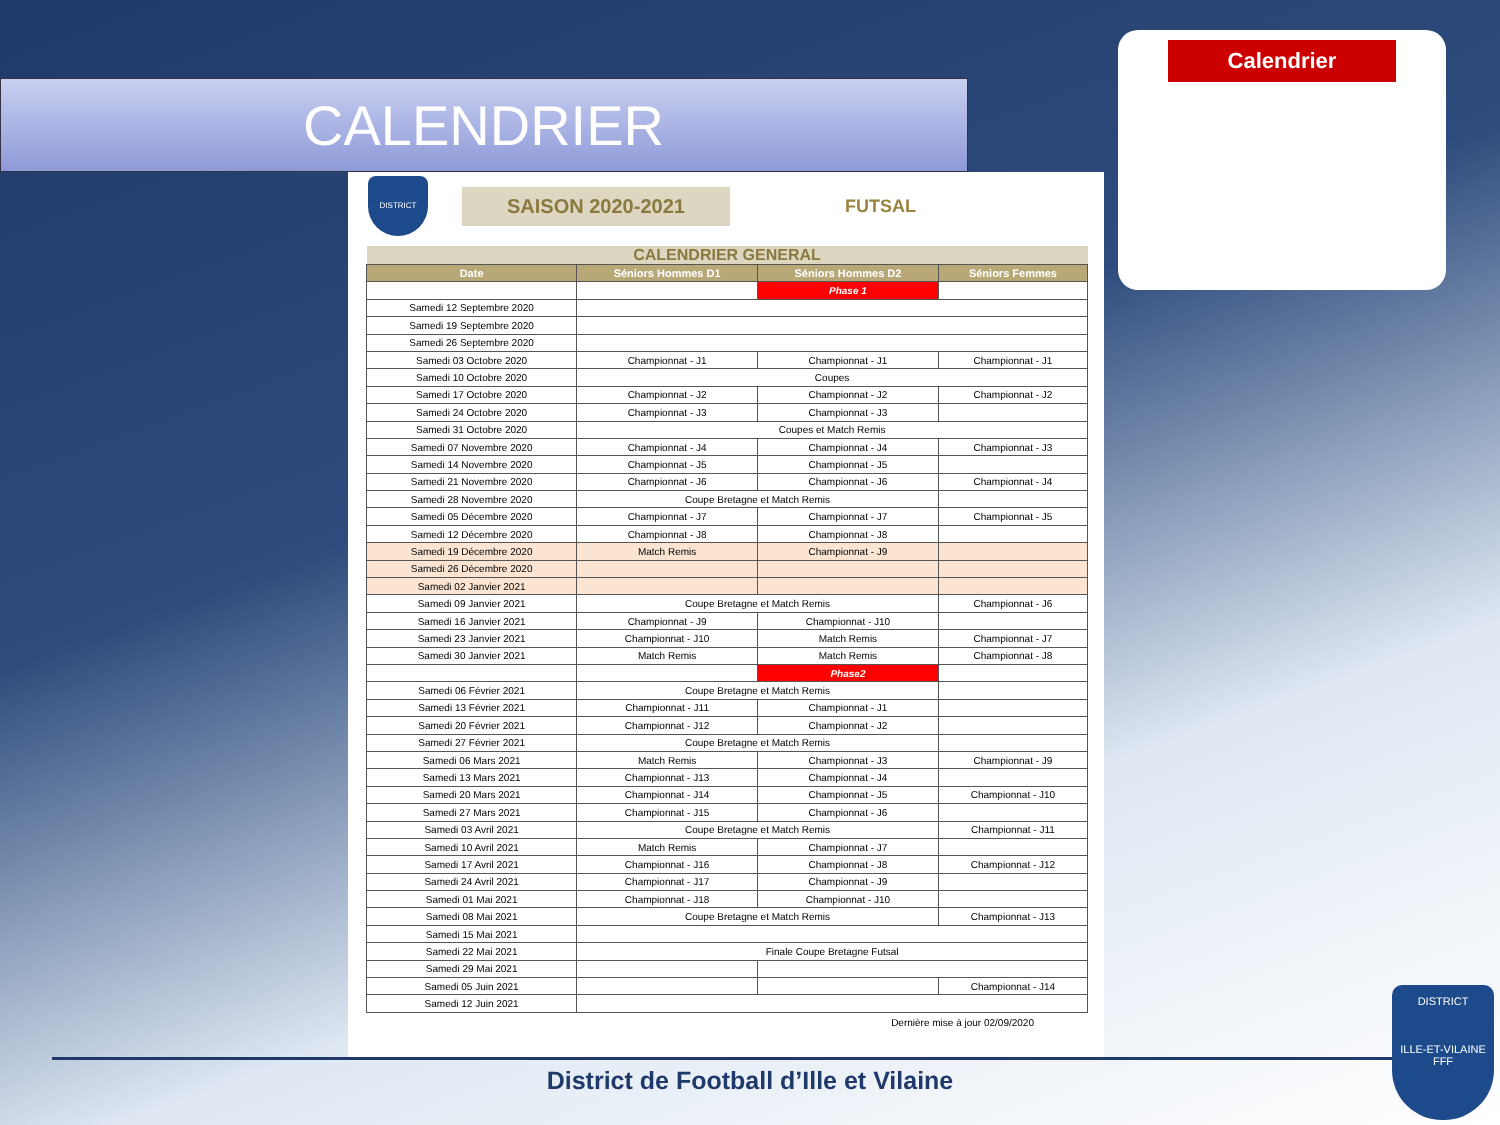CALENDRIER
Calendrier
DISTRICT
SAISON 2020-2021
FUTSAL
| CALENDRIER GENERAL | | | |
| Date | Séniors Hommes D1 | Séniors Hommes D2 | Séniors Femmes |
| | | Phase 1 | |
| Samedi 12 Septembre 2020 | | | |
| Samedi 19 Septembre 2020 | | | |
| Samedi 26 Septembre 2020 | | | |
| Samedi 03 Octobre 2020 | Championnat - J1 | Championnat - J1 | Championnat - J1 |
| Samedi 10 Octobre 2020 | Coupes | | |
| Samedi 17 Octobre 2020 | Championnat - J2 | Championnat - J2 | Championnat - J2 |
| Samedi 24 Octobre 2020 | Championnat - J3 | Championnat - J3 | |
| Samedi 31 Octobre 2020 | Coupes et Match Remis | | |
| Samedi 07 Novembre 2020 | Championnat - J4 | Championnat - J4 | Championnat - J3 |
| Samedi 14 Novembre 2020 | Championnat - J5 | Championnat - J5 | |
| Samedi 21 Novembre 2020 | Championnat - J6 | Championnat - J6 | Championnat - J4 |
| Samedi 28 Novembre 2020 | Coupe Bretagne et Match Remis | | |
| Samedi 05 Décembre 2020 | Championnat - J7 | Championnat - J7 | Championnat - J5 |
| Samedi 12 Décembre 2020 | Championnat - J8 | Championnat - J8 | |
| Samedi 19 Décembre 2020 | Match Remis | Championnat - J9 | |
| Samedi 26 Décembre 2020 | | | |
| Samedi 02 Janvier 2021 | | | |
| Samedi 09 Janvier 2021 | Coupe Bretagne et Match Remis | | Championnat - J6 |
| Samedi 16 Janvier 2021 | Championnat - J9 | Championnat - J10 | |
| Samedi 23 Janvier 2021 | Championnat - J10 | Match Remis | Championnat - J7 |
| Samedi 30 Janvier 2021 | Match Remis | Match Remis | Championnat - J8 |
| | | Phase2 | |
| Samedi 06 Février 2021 | Coupe Bretagne et Match Remis | | |
| Samedi 13 Février 2021 | Championnat - J11 | Championnat - J1 | |
| Samedi 20 Février 2021 | Championnat - J12 | Championnat - J2 | |
| Samedi 27 Février 2021 | Coupe Bretagne et Match Remis | | |
| Samedi 06 Mars 2021 | Match Remis | Championnat - J3 | Championnat - J9 |
| Samedi 13 Mars 2021 | Championnat - J13 | Championnat - J4 | |
| Samedi 20 Mars 2021 | Championnat - J14 | Championnat - J5 | Championnat - J10 |
| Samedi 27 Mars 2021 | Championnat - J15 | Championnat - J6 | |
| Samedi 03 Avril 2021 | Coupe Bretagne et Match Remis | | Championnat - J11 |
| Samedi 10 Avril 2021 | Match Remis | Championnat - J7 | |
| Samedi 17 Avril 2021 | Championnat - J16 | Championnat - J8 | Championnat - J12 |
| Samedi 24 Avril 2021 | Championnat - J17 | Championnat - J9 | |
| Samedi 01 Mai 2021 | Championnat - J18 | Championnat - J10 | |
| Samedi 08 Mai 2021 | Coupe Bretagne et Match Remis | | Championnat - J13 |
| Samedi 15 Mai 2021 | | | |
| Samedi 22 Mai 2021 | Finale Coupe Bretagne Futsal | | |
| Samedi 29 Mai 2021 | | | |
| Samedi 05 Juin 2021 | | | Championnat - J14 |
| Samedi 12 Juin 2021 | | | |
Dernière mise à jour 02/09/2020
District de Football d’Ille et Vilaine
DISTRICT
ILLE-ET-VILAINE
FFF